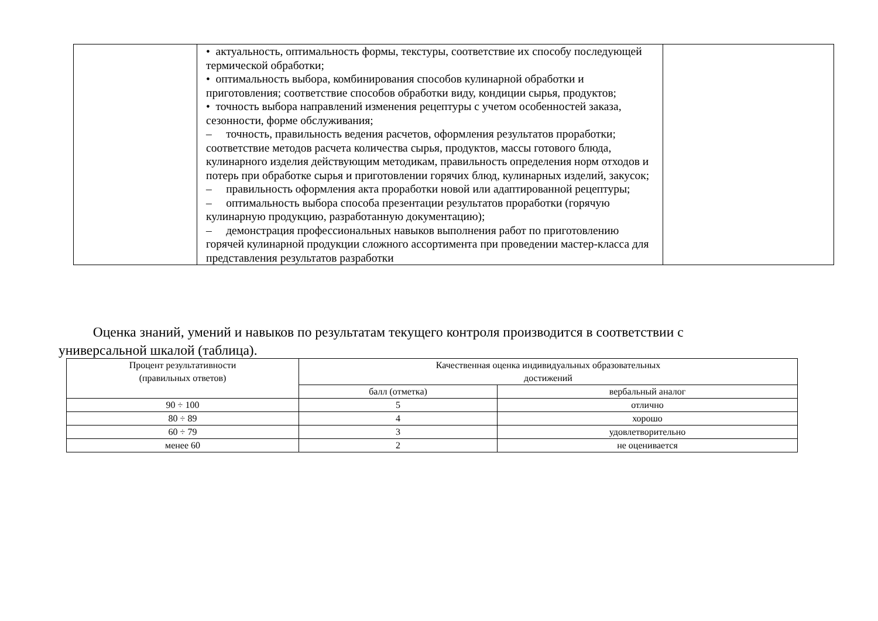| | • актуальность, оптимальность формы, текстуры, соответствие их способу последующей термической обработки; • оптимальность выбора, комбинирования способов кулинарной обработки и приготовления; соответствие способов обработки виду, кондиции сырья, продуктов; • точность выбора направлений изменения рецептуры с учетом особенностей заказа, сезонности, форме обслуживания; – точность, правильность ведения расчетов, оформления результатов проработки; соответствие методов расчета количества сырья, продуктов, массы готового блюда, кулинарного изделия действующим методикам, правильность определения норм отходов и потерь при обработке сырья и приготовлении горячих блюд, кулинарных изделий, закусок; – правильность оформления акта проработки новой или адаптированной рецептуры; – оптимальность выбора способа презентации результатов проработки (горячую кулинарную продукцию, разработанную документацию); – демонстрация профессиональных навыков выполнения работ по приготовлению горячей кулинарной продукции сложного ассортимента при проведении мастер-класса для представления результатов разработки | |
Оценка знаний, умений и навыков по результатам текущего контроля производится в соответствии с универсальной шкалой (таблица).
| Процент результативности (правильных ответов) | Качественная оценка индивидуальных образовательных достижений | |
| | балл (отметка) | вербальный аналог |
| 90 ÷ 100 | 5 | отлично |
| 80 ÷ 89 | 4 | хорошо |
| 60 ÷ 79 | 3 | удовлетворительно |
| менее 60 | 2 | не оценивается |